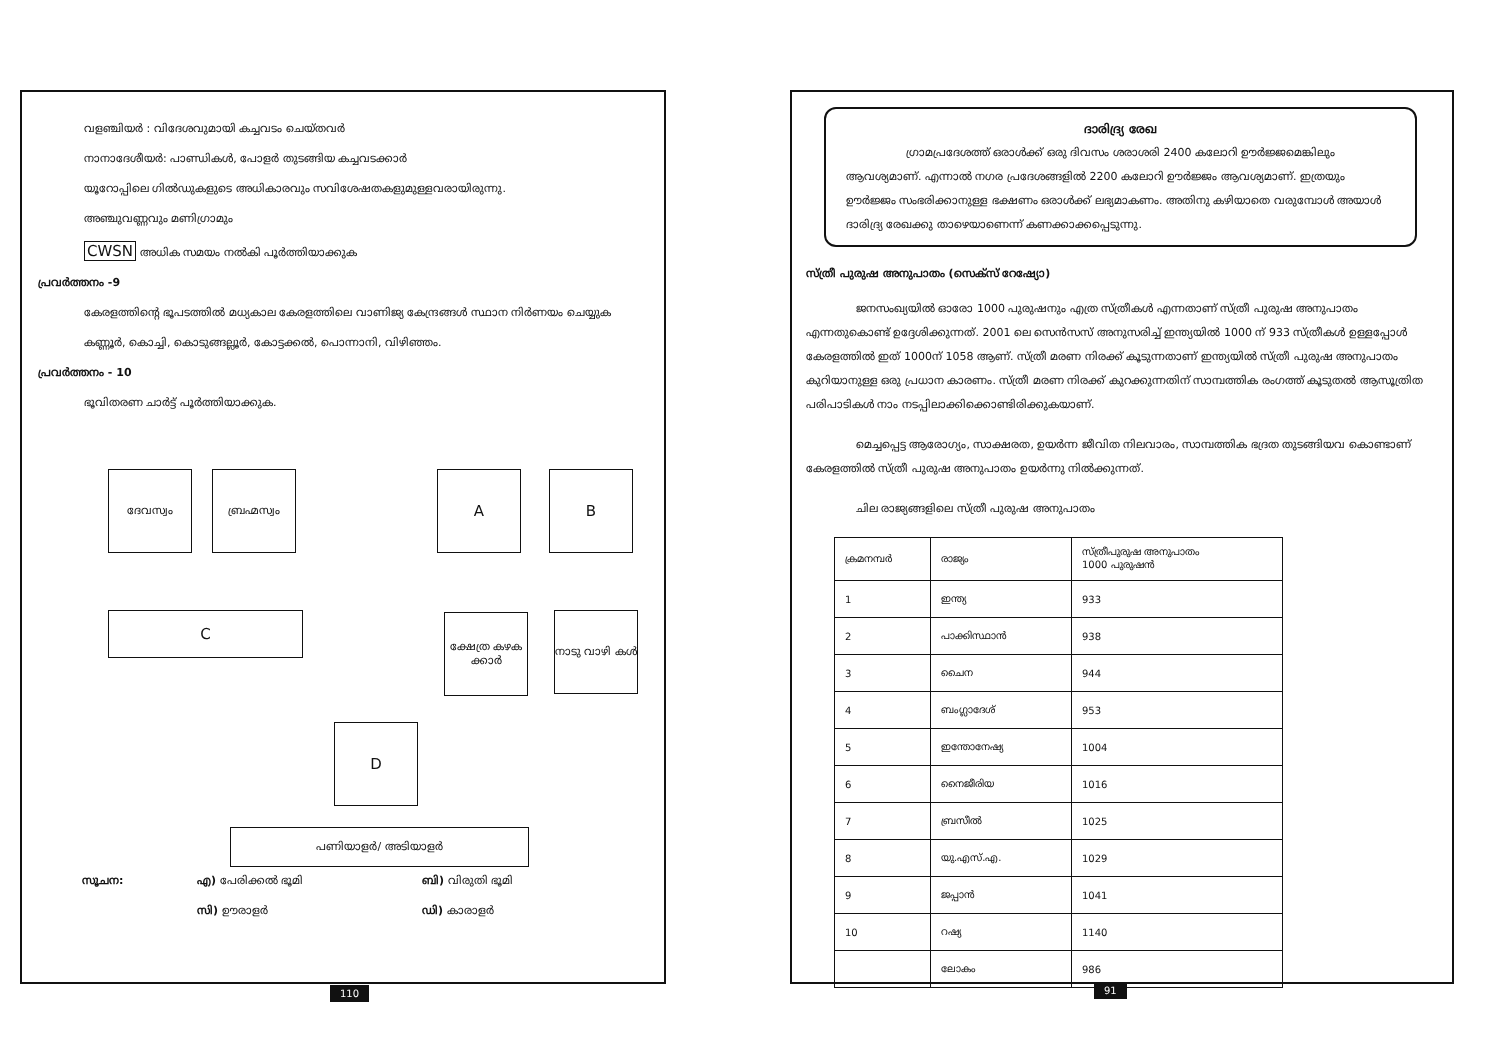വളഞ്ചിയർ : വിദേശവുമായി കച്ചവടം ചെയ്തവർ
നാനാദേശീയർ: പാണ്ഡികൾ, പോളർ തുടങ്ങിയ കച്ചവടക്കാർ
യൂറോപ്പിലെ ഗിൽഡുകളുടെ അധികാരവും സവിശേഷതകളുമുള്ളവരായിരുന്നു.
അഞ്ചുവണ്ണവും മണിഗ്രാമും
CWSN അധിക സമയം നൽകി പൂർത്തിയാക്കുക
പ്രവർത്തനം -9
കേരളത്തിന്റെ ഭൂപടത്തിൽ മധ്യകാല കേരളത്തിലെ വാണിജ്യ കേന്ദ്രങ്ങൾ സ്ഥാന നിർണയം ചെയ്യുക
കണ്ണൂർ, കൊച്ചി, കൊടുങ്ങല്ലൂർ, കോട്ടക്കൽ, പൊന്നാനി, വിഴിഞ്ഞം.
പ്രവർത്തനം - 10
ഭൂവിതരണ ചാർട്ട് പൂർത്തിയാക്കുക.
ദേവസ്വം ബ്രഹ്മസ്വം A B
C
ക്ഷേത്ര കഴക ക്കാർ
നാടു വാഴി കൾ
D
പണിയാളർ/ അടിയാളർ
സൂചന: എ) പേരിക്കൽ ഭൂമി ബി) വിരുതി ഭൂമി സി) ഊരാളർ ഡി) കാരാളർ
110
ദാരിദ്ര്യ രേഖ
ഗ്രാമപ്രദേശത്ത് ഒരാൾക്ക് ഒരു ദിവസം ശരാശരി 2400 കലോറി ഊർജ്ജമെങ്കിലും ആവശ്യമാണ്. എന്നാൽ നഗര പ്രദേശങ്ങളിൽ 2200 കലോറി ഊർജ്ജം ആവശ്യമാണ്. ഇത്രയും ഊർജ്ജം സംഭരിക്കാനുള്ള ഭക്ഷണം ഒരാൾക്ക് ലഭ്യമാകണം. അതിനു കഴിയാതെ വരുമ്പോൾ അയാൾ ദാരിദ്ര്യ രേഖക്കു താഴെയാണെന്ന് കണക്കാക്കപ്പെടുന്നു.
സ്ത്രീ പുരുഷ അനുപാതം (സെക്സ് റേഷ്യോ)
ജനസംഖ്യയിൽ ഓരോ 1000 പുരുഷനും എത്ര സ്ത്രീകൾ എന്നതാണ് സ്ത്രീ പുരുഷ അനുപാതം എന്നതുകൊണ്ട് ഉദ്ദേശിക്കുന്നത്. 2001 ലെ സെൻസസ് അനുസരിച്ച് ഇന്ത്യയിൽ 1000 ന് 933 സ്ത്രീകൾ ഉള്ളപ്പോൾ കേരളത്തിൽ ഇത് 1000ന് 1058 ആണ്. സ്ത്രീ മരണ നിരക്ക് കൂടുന്നതാണ് ഇന്ത്യയിൽ സ്ത്രീ പുരുഷ അനുപാതം കുറിയാനുള്ള ഒരു പ്രധാന കാരണം. സ്ത്രീ മരണ നിരക്ക് കുറക്കുന്നതിന് സാമ്പത്തിക രംഗത്ത് കൂടുതൽ ആസൂത്രിത പരിപാടികൾ നാം നടപ്പിലാക്കിക്കൊണ്ടിരിക്കുകയാണ്.
മെച്ചപ്പെട്ട ആരോഗ്യം, സാക്ഷരത, ഉയർന്ന ജീവിത നിലവാരം, സാമ്പത്തിക ഭദ്രത തുടങ്ങിയവ കൊണ്ടാണ് കേരളത്തിൽ സ്ത്രീ പുരുഷ അനുപാതം ഉയർന്നു നിൽക്കുന്നത്.
ചില രാജ്യങ്ങളിലെ സ്ത്രീ പുരുഷ അനുപാതം
| ക്രമനമ്പർ | രാജ്യം | സ്ത്രീപുരുഷ അനുപാതം 1000 പുരുഷൻ |
| --- | --- | --- |
| 1 | ഇന്ത്യ | 933 |
| 2 | പാക്കിസ്ഥാൻ | 938 |
| 3 | ചൈന | 944 |
| 4 | ബംഗ്ലാദേശ് | 953 |
| 5 | ഇന്തോനേഷ്യ | 1004 |
| 6 | നൈജീരിയ | 1016 |
| 7 | ബ്രസീൽ | 1025 |
| 8 | യു.എസ്.എ. | 1029 |
| 9 | ജപ്പാൻ | 1041 |
| 10 | റഷ്യ | 1140 |
| | ലോകം | 986 |
91